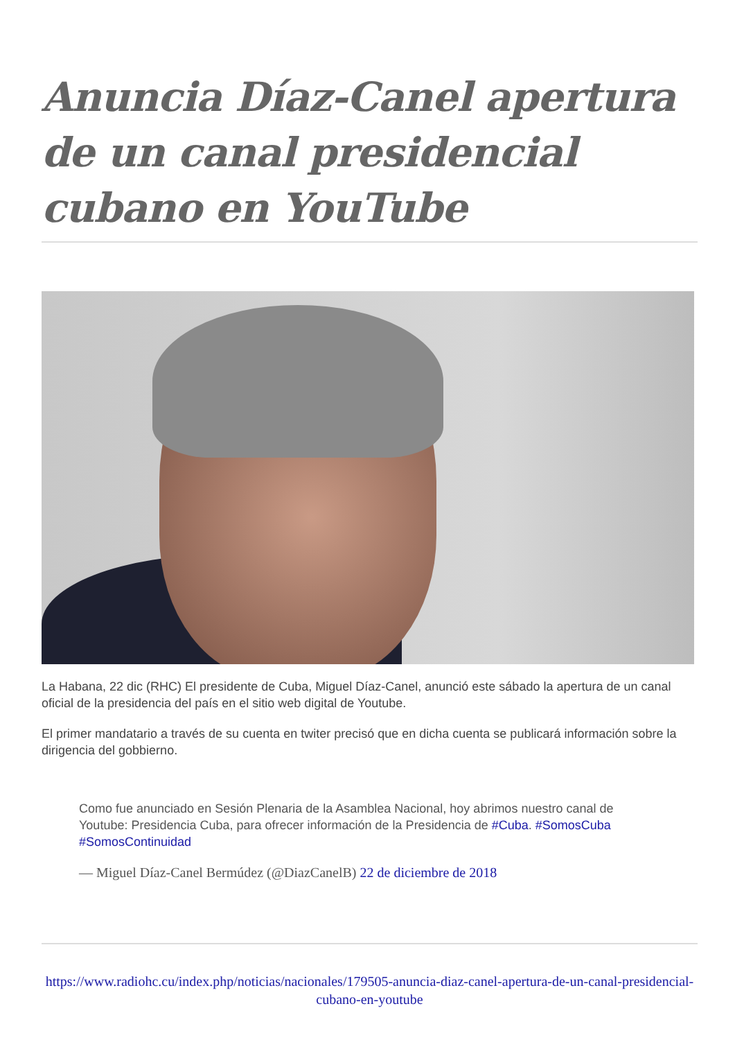Anuncia Díaz-Canel apertura de un canal presidencial cubano en YouTube
La Habana, 22 dic (RHC) El presidente de Cuba, Miguel Díaz-Canel, anunció este sábado la apertura de un canal oficial de la presidencia del país en el sitio web digital de Youtube.
El primer mandatario a través de su cuenta en twiter precisó que en dicha cuenta se publicará información sobre la dirigencia del gobbierno.
Como fue anunciado en Sesión Plenaria de la Asamblea Nacional, hoy abrimos nuestro canal de Youtube: Presidencia Cuba, para ofrecer información de la Presidencia de #Cuba. #SomosCuba #SomosContinuidad
— Miguel Díaz-Canel Bermúdez (@DiazCanelB) 22 de diciembre de 2018
https://www.radiohc.cu/index.php/noticias/nacionales/179505-anuncia-diaz-canel-apertura-de-un-canal-presidencial-cubano-en-youtube